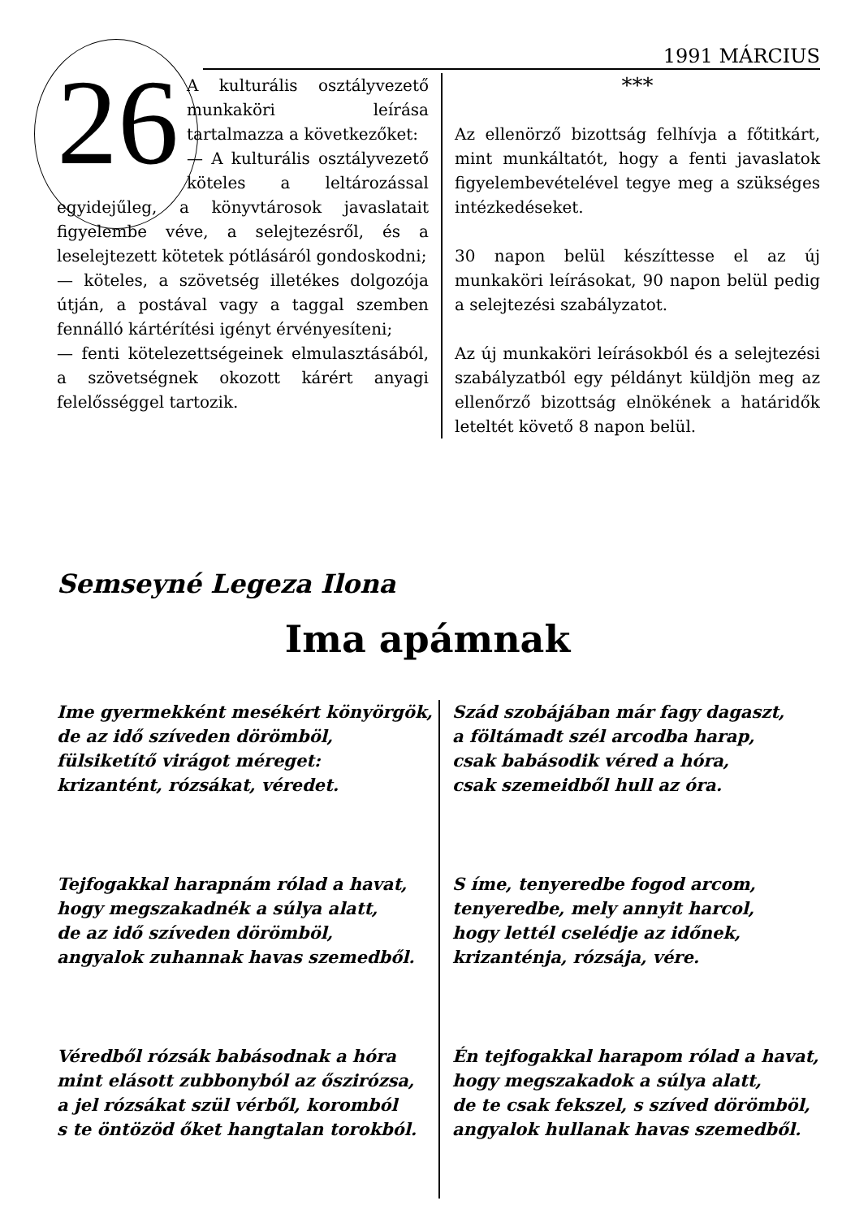1991 MÁRCIUS
26
A kulturális osztályvezető munkaköri leírása tartalmazza a következőket:
— A kulturális osztályvezető köteles a leltározással egyidejűleg, a könyvtárosok javaslatait figyelembe véve, a selejtezésről, és a leselejtezett kötetek pótlásáról gondoskodni;
— köteles, a szövetség illetékes dolgozója útján, a postával vagy a taggal szemben fennálló kártérítési igényt érvényesíteni;
— fenti kötelezettségeinek elmulasztásából, a szövetségnek okozott kárért anyagi felelősséggel tartozik.
***
Az ellenörző bizottság felhívja a főtitkárt, mint munkáltatót, hogy a fenti javaslatok figyelembevételével tegye meg a szükséges intézkedéseket.
30 napon belül készíttesse el az új munkaköri leírásokat, 90 napon belül pedig a selejtezési szabályzatot.
Az új munkaköri leírásokból és a selejtezési szabályzatból egy példányt küldjön meg az ellenőrző bizottság elnökének a határidők leteltét követő 8 napon belül.
Semseyné Legeza Ilona
Ima apámnak
Ime gyermekként mesékért könyörgök,
de az idő szíveden dörömböl,
fülsiketítő virágot méreget:
krizantént, rózsákat, véredet.
Tejfogakkal harapnám rólad a havat,
hogy megszakadnék a súlya alatt,
de az idő szíveden dörömböl,
angyalok zuhannak havas szemedből.
Véredből rózsák babásodnak a hóra
mint elásott zubbonyból az őszirózsa,
a jel rózsákat szül vérből, koromból
s te öntözöd őket hangtalan torokból.
Szád szobájában már fagy dagaszt,
a föltámadt szél arcodba harap,
csak babásodik véred a hóra,
csak szemeidből hull az óra.
S íme, tenyeredbe fogod arcom,
tenyeredbe, mely annyit harcol,
hogy lettél cselédje az időnek,
krizanténja, rózsája, vére.
Én tejfogakkal harapom rólad a havat,
hogy megszakadok a súlya alatt,
de te csak fekszel, s szíved dörömböl,
angyalok hullanak havas szemedből.